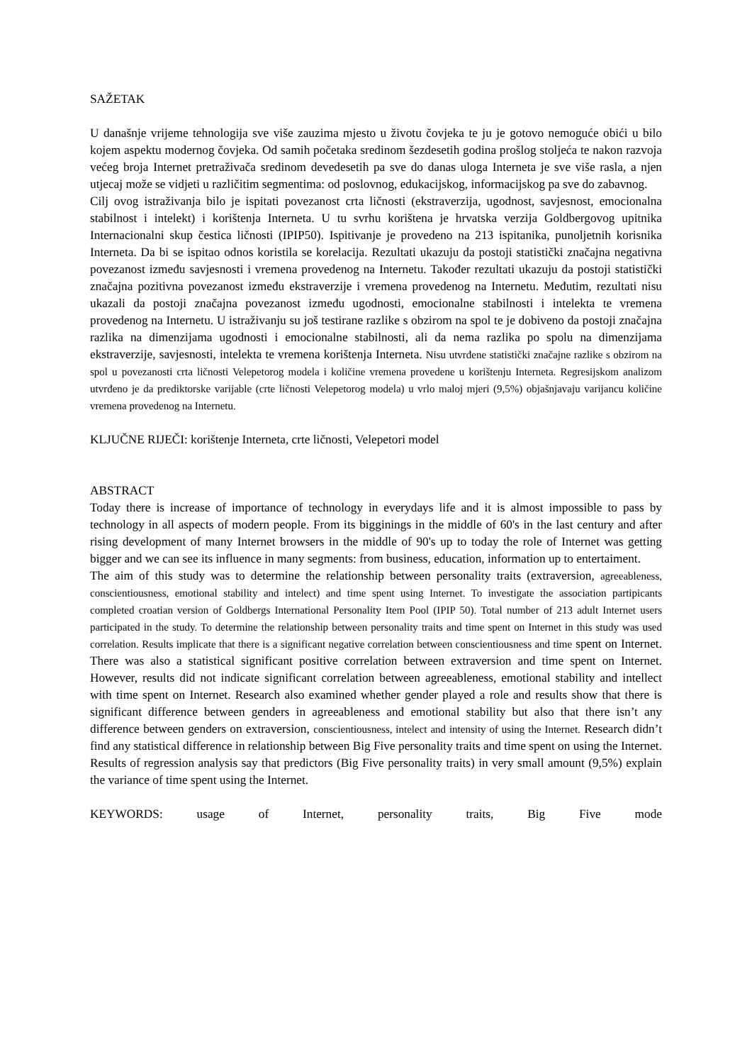SAŽETAK
U današnje vrijeme tehnologija sve više zauzima mjesto u životu čovjeka te ju je gotovo nemoguće obići u bilo kojem aspektu modernog čovjeka. Od samih početaka sredinom šezdesetih godina prošlog stoljeća te nakon razvoja većeg broja Internet pretraživača sredinom devedesetih pa sve do danas uloga Interneta je sve više rasla, a njen utjecaj može se vidjeti u različitim segmentima: od poslovnog, edukacijskog, informacijskog pa sve do zabavnog.
Cilj ovog istraživanja bilo je ispitati povezanost crta ličnosti (ekstraverzija, ugodnost, savjesnost, emocionalna stabilnost i intelekt) i korištenja Interneta. U tu svrhu korištena je hrvatska verzija Goldbergovog upitnika Internacionalni skup čestica ličnosti (IPIP50). Ispitivanje je provedeno na 213 ispitanika, punoljetnih korisnika Interneta. Da bi se ispitao odnos koristila se korelacija. Rezultati ukazuju da postoji statistički značajna negativna povezanost između savjesnosti i vremena provedenog na Internetu. Također rezultati ukazuju da postoji statistički značajna pozitivna povezanost između ekstraverzije i vremena provedenog na Internetu. Međutim, rezultati nisu ukazali da postoji značajna povezanost između ugodnosti, emocionalne stabilnosti i intelekta te vremena provedenog na Internetu. U istraživanju su još testirane razlike s obzirom na spol te je dobiveno da postoji značajna razlika na dimenzijama ugodnosti i emocionalne stabilnosti, ali da nema razlika po spolu na dimenzijama ekstraverzije, savjesnosti, intelekta te vremena korištenja Interneta. Nisu utvrđene statistički značajne razlike s obzirom na spol u povezanosti crta ličnosti Velepetorog modela i količine vremena provedene u korištenju Interneta. Regresijskom analizom utvrđeno je da prediktorske varijable (crte ličnosti Velepetorog modela) u vrlo maloj mjeri (9,5%) objašnjavaju varijancu količine vremena provedenog na Internetu.
KLJUČNE RIJEČI: korištenje Interneta, crte ličnosti, Velepetori model
ABSTRACT
Today there is increase of importance of technology in everydays life and it is almost impossible to pass by technology in all aspects of modern people. From its bigginings in the middle of 60's in the last century and after rising development of many Internet browsers in the middle of 90's up to today the role of Internet was getting bigger and we can see its influence in many segments: from business, education, information up to entertaiment.
The aim of this study was to determine the relationship between personality traits (extraversion, agreeableness, conscientiousness, emotional stability and intelect) and time spent using Internet. To investigate the association partipicants completed croatian version of Goldbergs International Personality Item Pool (IPIP 50). Total number of 213 adult Internet users participated in the study. To determine the relationship between personality traits and time spent on Internet in this study was used correlation. Results implicate that there is a significant negative correlation between conscientiousness and time spent on Internet. There was also a statistical significant positive correlation between extraversion and time spent on Internet. However, results did not indicate significant correlation between agreeableness, emotional stability and intellect with time spent on Internet. Research also examined whether gender played a role and results show that there is significant difference between genders in agreeableness and emotional stability but also that there isn’t any difference between genders on extraversion, conscientiousness, intelect and intensity of using the Internet. Research didn’t find any statistical difference in relationship between Big Five personality traits and time spent on using the Internet. Results of regression analysis say that predictors (Big Five personality traits) in very small amount (9,5%) explain the variance of time spent using the Internet.
KEYWORDS: usage of Internet, personality traits, Big Five mode